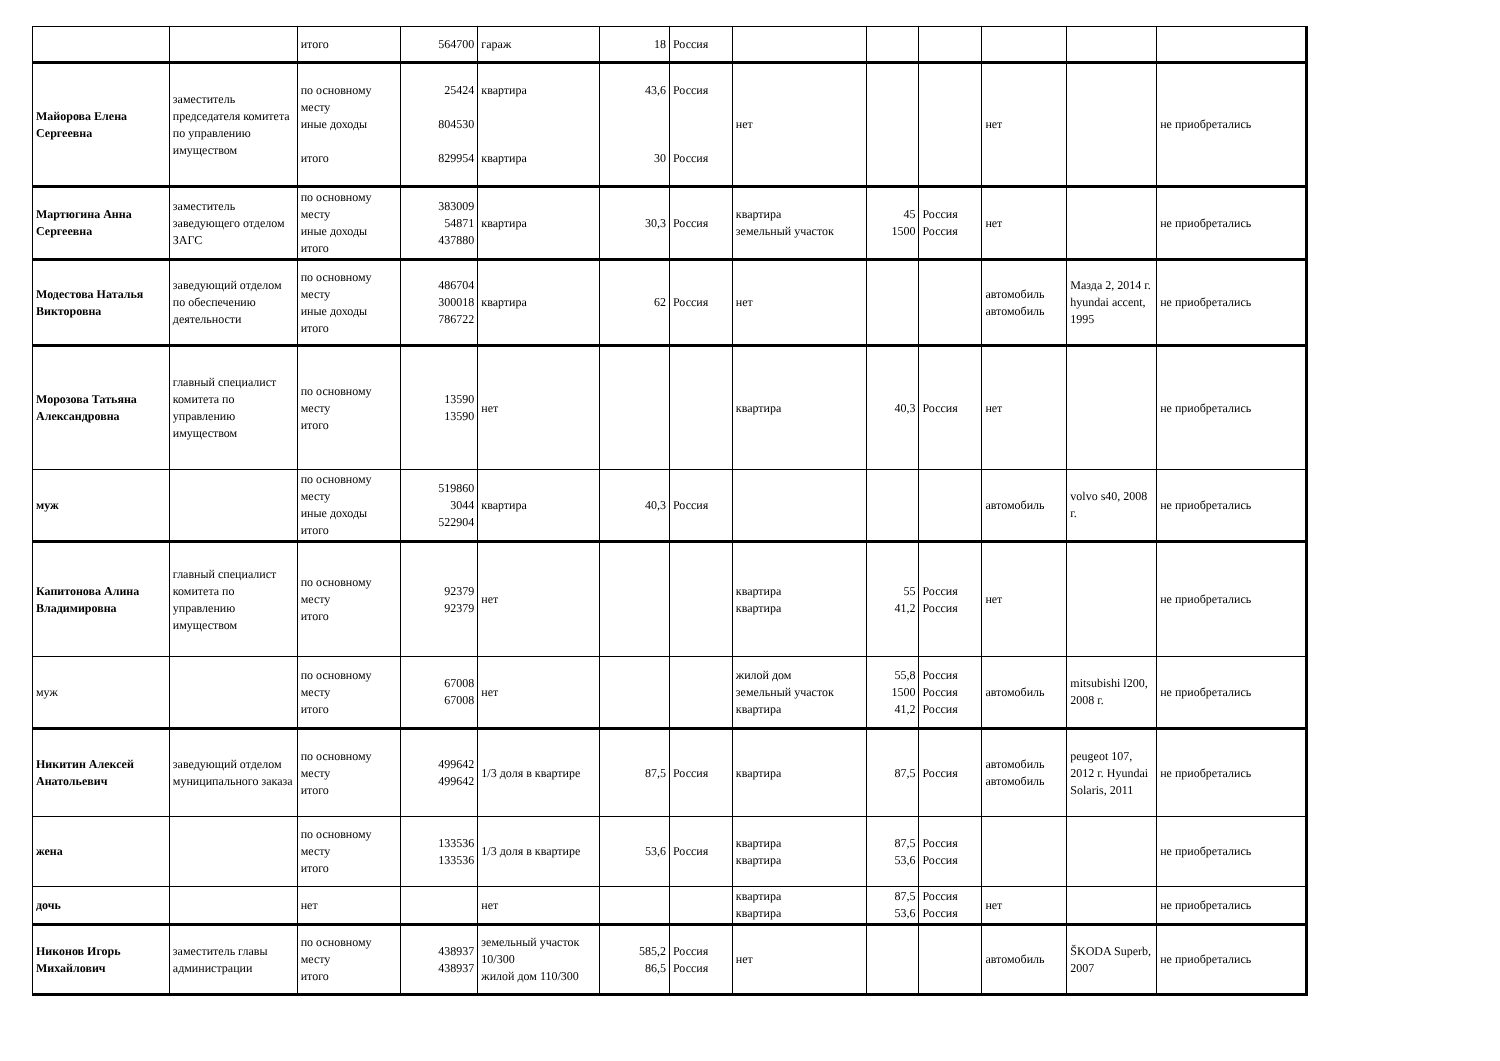| | | итого | 564700 | гараж | 18 | Россия | | | | | | |
| Майорова Елена Сергеевна | заместитель председателя комитета по управлению имуществом | по основному месту иные доходы итого | 25424 804530 829954 | квартира квартира | 43,6 30 | Россия Россия | нет | | | нет | | не приобретались |
| Мартюгина Анна Сергеевна | заместитель заведующего отделом ЗАГС | по основному месту иные доходы итого | 383009 54871 437880 | квартира | 30,3 | Россия | квартира земельный участок | 45 1500 | Россия Россия | нет | | не приобретались |
| Модестова Наталья Викторовна | заведующий отделом по обеспечению деятельности | по основному месту иные доходы итого | 486704 300018 786722 | квартира | 62 | Россия | нет | | | автомобиль автомобиль | Мазда 2, 2014 г. hyundai accent, 1995 | не приобретались |
| Морозова Татьяна Александровна | главный специалист комитета по управлению имуществом | по основному месту итого | 13590 13590 | нет | | | квартира | 40,3 | Россия | нет | | не приобретались |
| муж | | по основному месту иные доходы итого | 519860 3044 522904 | квартира | 40,3 | Россия | | | | автомобиль | volvo s40, 2008 г. | не приобретались |
| Капитонова Алина Владимировна | главный специалист комитета по управлению имуществом | по основному месту итого | 92379 92379 | нет | | | квартира квартира | 55 41,2 | Россия Россия | нет | | не приобретались |
| муж | | по основному месту итого | 67008 67008 | нет | | | жилой дом земельный участок квартира | 55,8 1500 41,2 | Россия Россия Россия | автомобиль | mitsubishi l200, 2008 г. | не приобретались |
| Никитин Алексей Анатольевич | заведующий отделом муниципального заказа | по основному месту итого | 499642 499642 | 1/3 доля в квартире | 87,5 | Россия | квартира | 87,5 | Россия | автомобиль автомобиль | peugeot 107, 2012 г. Hyundai Solaris, 2011 | не приобретались |
| жена | | по основному месту итого | 133536 133536 | 1/3 доля в квартире | 53,6 | Россия | квартира квартира | 87,5 53,6 | Россия Россия | | | не приобретались |
| дочь | | нет | | нет | | | квартира квартира | 87,5 53,6 | Россия Россия | нет | | не приобретались |
| Никонов Игорь Михайлович | заместитель главы администрации | по основному месту итого | 438937 438937 | земельный участок 10/300 жилой дом 110/300 | 585,2 86,5 | Россия Россия | нет | | | автомобиль | ŠKODA Superb, 2007 | не приобретались |